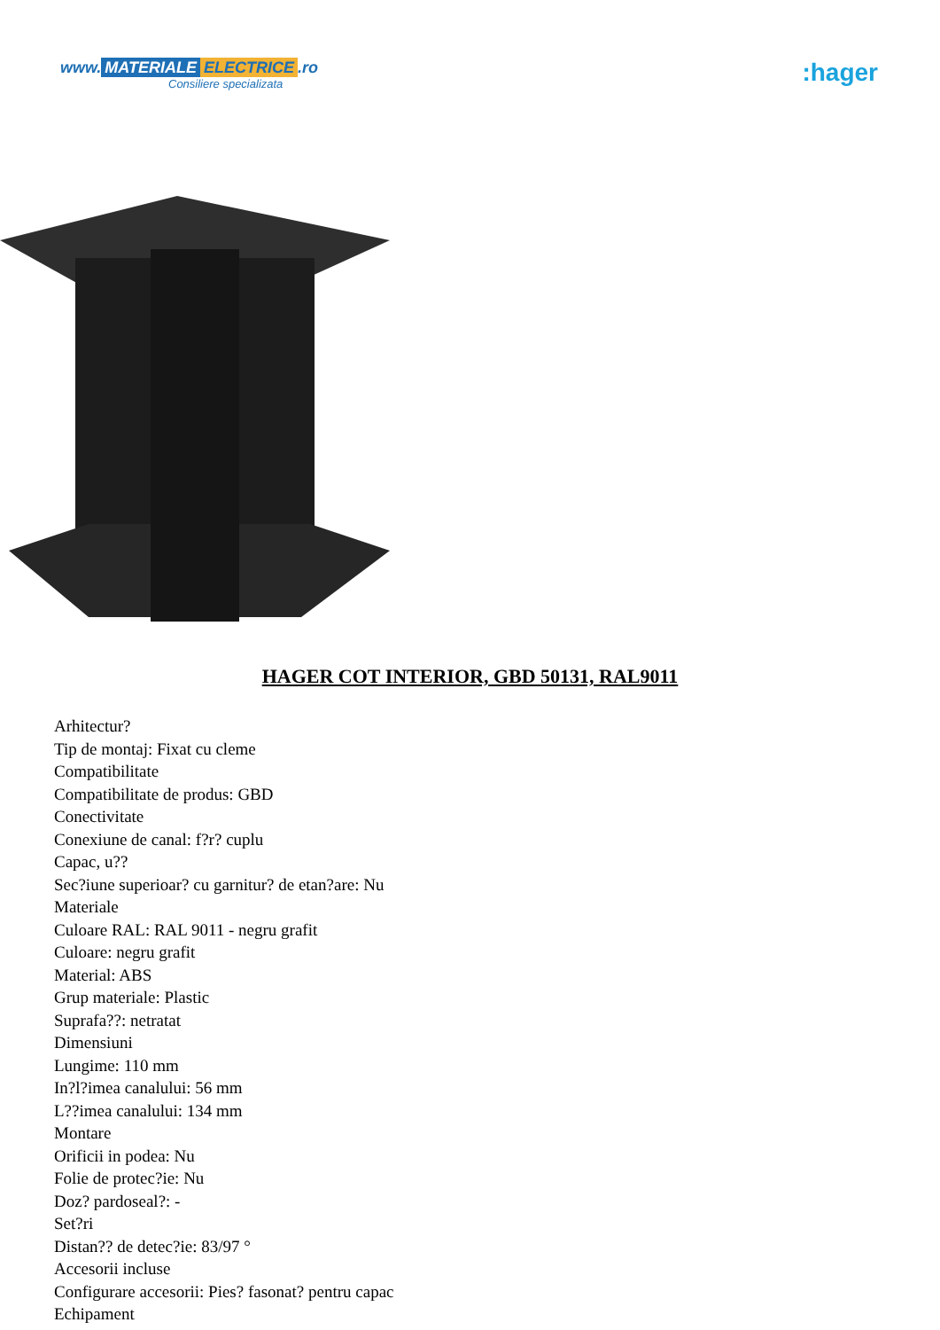www. MATERIALE ELECTRICE.ro
Consiliere specializata
:hager
HAGER COT INTERIOR, GBD 50131, RAL9011
Arhitectur?
Tip de montaj: Fixat cu cleme
Compatibilitate
Compatibilitate de produs: GBD
Conectivitate
Conexiune de canal: f?r? cuplu
Capac, u??
Sec?iune superioar? cu garnitur? de etan?are: Nu
Materiale
Culoare RAL: RAL 9011 - negru grafit
Culoare: negru grafit
Material: ABS
Grup materiale: Plastic
Suprafa??: netratat
Dimensiuni
Lungime: 110 mm
In?l?imea canalului: 56 mm
L??imea canalului: 134 mm
Montare
Orificii in podea: Nu
Folie de protec?ie: Nu
Doz? pardoseal?: -
Set?ri
Distan?? de detec?ie: 83/97 °
Accesorii incluse
Configurare accesorii: Pies? fasonat? pentru capac
Echipament